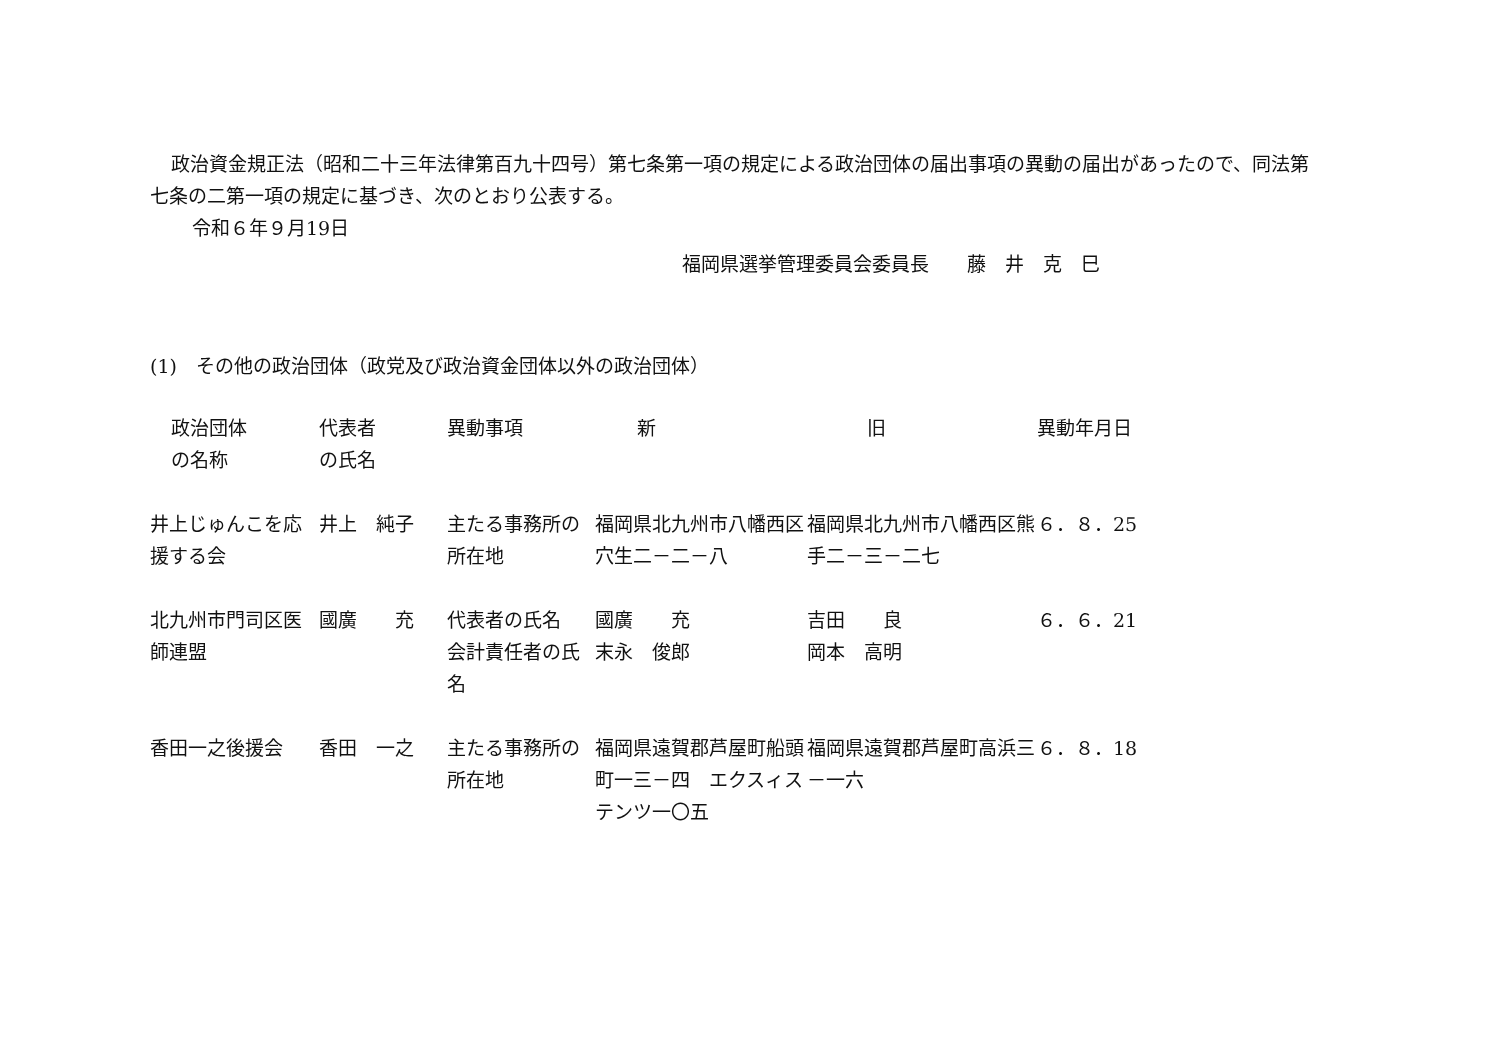政治資金規正法（昭和二十三年法律第百九十四号）第七条第一項の規定による政治団体の届出事項の異動の届出があったので、同法第七条の二第一項の規定に基づき、次のとおり公表する。
令和６年９月19日
福岡県選挙管理委員会委員長　　藤　井　克　巳
(1)　その他の政治団体（政党及び政治資金団体以外の政治団体）
| 政治団体 の名称 | 代表者 の氏名 | 異動事項 | 新 | 旧 | 異動年月日 |
| 井上じゅんこを応援する会 | 井上 純子 | 主たる事務所の所在地 | 福岡県北九州市八幡西区穴生二－二－八 | 福岡県北九州市八幡西区熊手二－三－二七 | ６．８．25 |
| 北九州市門司区医師連盟 | 國廣 充 | 代表者の氏名 会計責任者の氏名 | 國廣 充 末永 俊郎 | 吉田 良 岡本 高明 | ６．６．21 |
| 香田一之後援会 | 香田 一之 | 主たる事務所の所在地 | 福岡県遠賀郡芦屋町船頭町一三－四 エクスィステンツ一〇五 | 福岡県遠賀郡芦屋町高浜三－一六 | ６．８．18 |